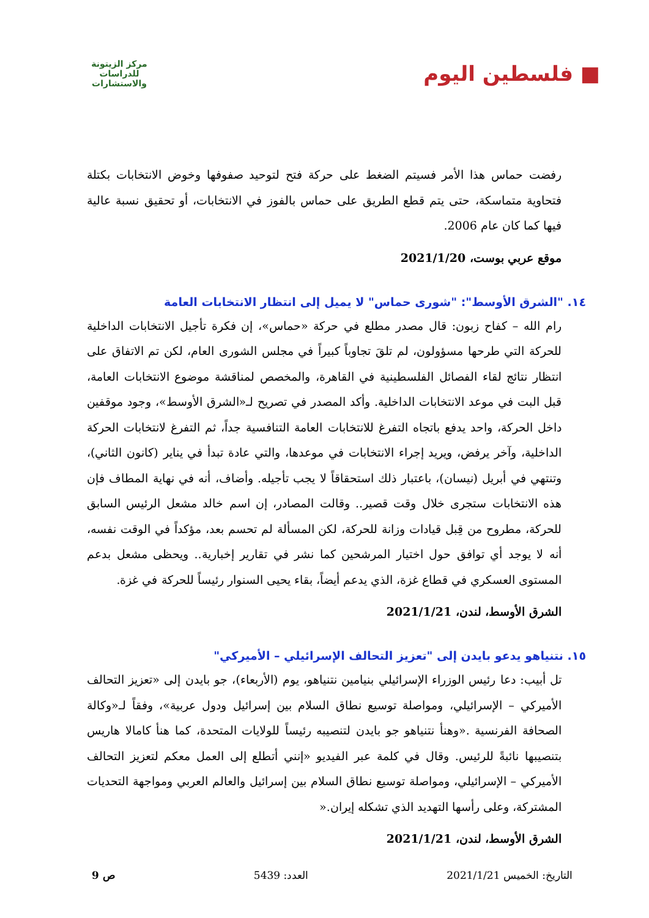■ فلسطين اليوم
مركز الزيتونة للدراسات والاستشارات
رفضت حماس هذا الأمر فسيتم الضغط على حركة فتح لتوحيد صفوفها وخوض الانتخابات بكتلة فتحاوية متماسكة، حتى يتم قطع الطريق على حماس بالفوز في الانتخابات، أو تحقيق نسبة عالية فيها كما كان عام 2006.
موقع عربي بوست، 2021/1/20
١٤. "الشرق الأوسط": "شورى حماس" لا يميل إلى انتظار الانتخابات العامة
رام الله – كفاح زبون: قال مصدر مطلع في حركة «حماس»، إن فكرة تأجيل الانتخابات الداخلية للحركة التي طرحها مسؤولون، لم تلقَ تجاوباً كبيراً في مجلس الشورى العام، لكن تم الاتفاق على انتظار نتائج لقاء الفصائل الفلسطينية في القاهرة، والمخصص لمناقشة موضوع الانتخابات العامة، قبل البت في موعد الانتخابات الداخلية. وأكد المصدر في تصريح لـ«الشرق الأوسط»، وجود موقفين داخل الحركة، واحد يدفع باتجاه التفرغ للانتخابات العامة التنافسية جداً، ثم التفرغ لانتخابات الحركة الداخلية، وآخر يرفض، ويريد إجراء الانتخابات في موعدها، والتي عادة تبدأ في يناير (كانون الثاني)، وتنتهي في أبريل (نيسان)، باعتبار ذلك استحقاقاً لا يجب تأجيله. وأضاف، أنه في نهاية المطاف فإن هذه الانتخابات ستجرى خلال وقت قصير.. وقالت المصادر، إن اسم خالد مشعل الرئيس السابق للحركة، مطروح من قِبل قيادات وزانة للحركة، لكن المسألة لم تحسم بعد، مؤكداً في الوقت نفسه، أنه لا يوجد أي توافق حول اختيار المرشحين كما نشر في تقارير إخبارية.. ويحظى مشعل بدعم المستوى العسكري في قطاع غزة، الذي يدعم أيضاً، بقاء يحيى السنوار رئيساً للحركة في غزة.
الشرق الأوسط، لندن، 2021/1/21
١٥. نتنياهو يدعو بايدن إلى "تعزيز التحالف الإسرائيلي – الأميركي"
تل أبيب: دعا رئيس الوزراء الإسرائيلي بنيامين نتنياهو، يوم (الأربعاء)، جو بايدن إلى «تعزيز التحالف الأميركي – الإسرائيلي، ومواصلة توسيع نطاق السلام بين إسرائيل ودول عربية»، وفقاً لـ«وكالة الصحافة الفرنسية .«وهنأ نتنياهو جو بايدن لتنصيبه رئيساً للولايات المتحدة، كما هنأ كامالا هاريس بتنصيبها نائبةً للرئيس. وقال في كلمة عبر الفيديو «إنني أتطلع إلى العمل معكم لتعزيز التحالف الأميركي – الإسرائيلي، ومواصلة توسيع نطاق السلام بين إسرائيل والعالم العربي ومواجهة التحديات المشتركة، وعلى رأسها التهديد الذي تشكله إيران.«
الشرق الأوسط، لندن، 2021/1/21
التاريخ: الخميس 2021/1/21 العدد: 5439 ص 9